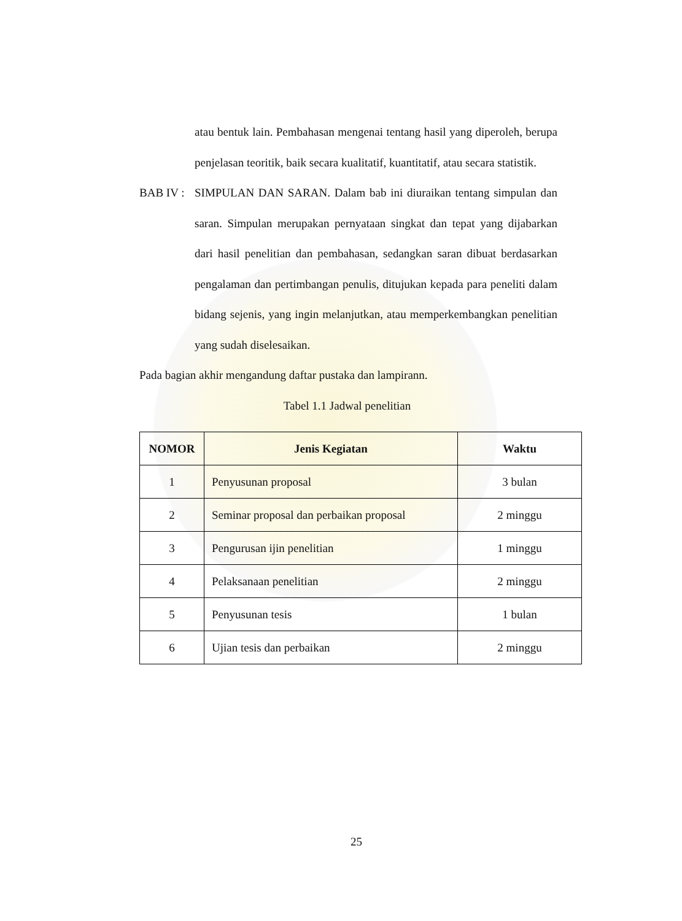atau bentuk lain. Pembahasan mengenai tentang hasil yang diperoleh, berupa penjelasan teoritik, baik secara kualitatif, kuantitatif, atau secara statistik.
BAB IV :
SIMPULAN DAN SARAN. Dalam bab ini diuraikan tentang simpulan dan saran. Simpulan merupakan pernyataan singkat dan tepat yang dijabarkan dari hasil penelitian dan pembahasan, sedangkan saran dibuat berdasarkan pengalaman dan pertimbangan penulis, ditujukan kepada para peneliti dalam bidang sejenis, yang ingin melanjutkan, atau memperkembangkan penelitian yang sudah diselesaikan.
Pada bagian akhir mengandung daftar pustaka dan lampirann.
Tabel 1.1 Jadwal penelitian
| NOMOR | Jenis Kegiatan | Waktu |
| --- | --- | --- |
| 1 | Penyusunan proposal | 3 bulan |
| 2 | Seminar proposal dan perbaikan proposal | 2 minggu |
| 3 | Pengurusan ijin penelitian | 1 minggu |
| 4 | Pelaksanaan penelitian | 2 minggu |
| 5 | Penyusunan tesis | 1 bulan |
| 6 | Ujian tesis dan perbaikan | 2 minggu |
25